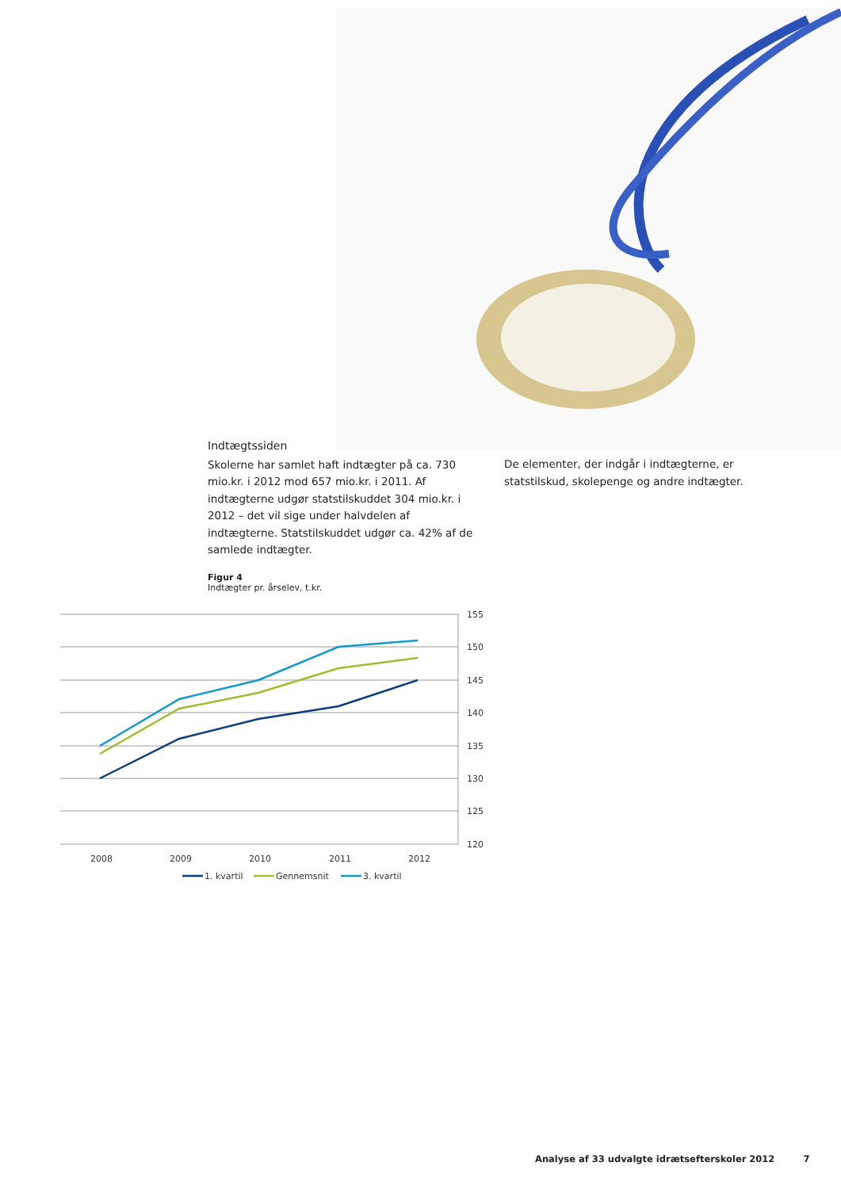Indtægtssiden
Skolerne har samlet haft indtægter på ca. 730 mio.kr. i 2012 mod 657 mio.kr. i 2011. Af indtægterne udgør statstilskuddet 304 mio.kr. i 2012 – det vil sige under halvdelen af indtægterne. Statstilskuddet udgør ca. 42% af de samlede indtægter.
De elementer, der indgår i indtægterne, er statstilskud, skolepenge og andre indtægter.
Figur 4
Indtægter pr. årselev, t.kr.
155
150
145
140
135
130
125
120
2008
2009
2010
2011
2012
1. kvartil
Gennemsnit
3. kvartil
Analyse af 33 udvalgte idrætsefterskoler 2012 7